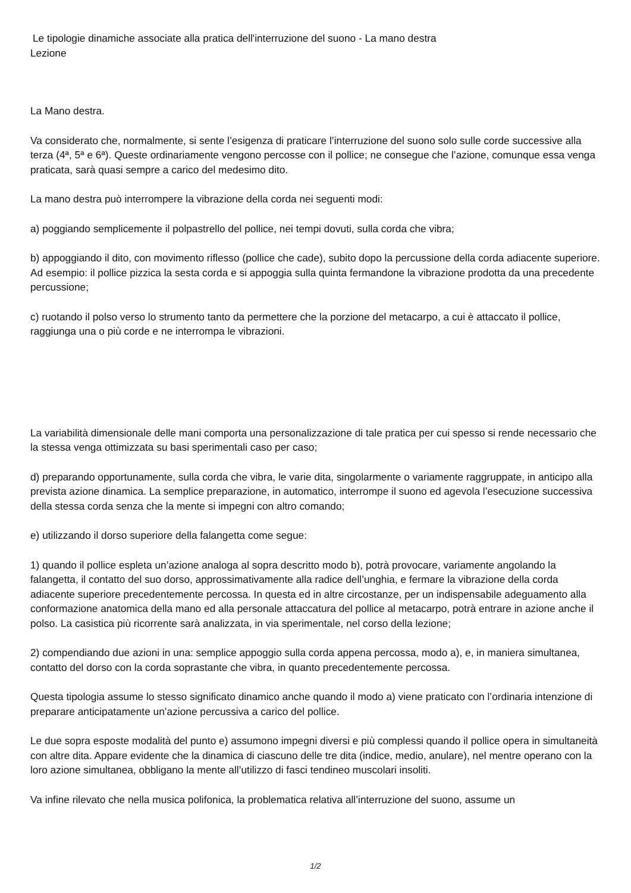Le tipologie dinamiche associate alla pratica dell'interruzione del suono - La mano destra
Lezione
La Mano destra.
Va considerato che, normalmente, si sente l’esigenza di praticare l’interruzione del suono solo sulle corde successive alla terza (4ª, 5ª e 6ª). Queste ordinariamente vengono percosse con il pollice; ne consegue che l’azione, comunque essa venga praticata, sarà quasi sempre a carico del medesimo dito.
La mano destra può interrompere la vibrazione della corda nei seguenti modi:
a) poggiando semplicemente il polpastrello del pollice, nei tempi dovuti, sulla corda che vibra;
b) appoggiando il dito, con movimento riflesso (pollice che cade), subito dopo la percussione della corda adiacente superiore. Ad esempio: il pollice pizzica la sesta corda e si appoggia sulla quinta fermandone la vibrazione prodotta da una precedente percussione;
c) ruotando il polso verso lo strumento tanto da permettere che la porzione del metacarpo, a cui è attaccato il pollice, raggiunga una o più corde e ne interrompa le vibrazioni.
La variabilità dimensionale delle mani comporta una personalizzazione di tale pratica per cui spesso si rende necessario che la stessa venga ottimizzata su basi sperimentali caso per caso;
d) preparando opportunamente, sulla corda che vibra, le varie dita, singolarmente o variamente raggruppate, in anticipo alla prevista azione dinamica. La semplice preparazione, in automatico, interrompe il suono ed agevola l’esecuzione successiva della stessa corda senza che la mente si impegni con altro comando;
e) utilizzando il dorso superiore della falangetta come segue:
1) quando il pollice espleta un’azione analoga al sopra descritto modo b), potrà provocare, variamente angolando la falangetta, il contatto del suo dorso, approssimativamente alla radice dell’unghia, e fermare la vibrazione della corda adiacente superiore precedentemente percossa. In questa ed in altre circostanze, per un indispensabile adeguamento alla conformazione anatomica della mano ed alla personale attaccatura del pollice al metacarpo, potrà entrare in azione anche il polso. La casistica più ricorrente sarà analizzata, in via sperimentale, nel corso della lezione;
2) compendiando due azioni in una: semplice appoggio sulla corda appena percossa, modo a), e, in maniera simultanea, contatto del dorso con la corda soprastante che vibra, in quanto precedentemente percossa.
Questa tipologia assume lo stesso significato dinamico anche quando il modo a) viene praticato con l’ordinaria intenzione di preparare anticipatamente un’azione percussiva a carico del pollice.
Le due sopra esposte modalità del punto e) assumono impegni diversi e più complessi quando il pollice opera in simultaneità con altre dita. Appare evidente che la dinamica di ciascuno delle tre dita (indice, medio, anulare), nel mentre operano con la loro azione simultanea, obbligano la mente all’utilizzo di fasci tendineo muscolari insoliti.
Va infine rilevato che nella musica polifonica, la problematica relativa all’interruzione del suono, assume un
1/2